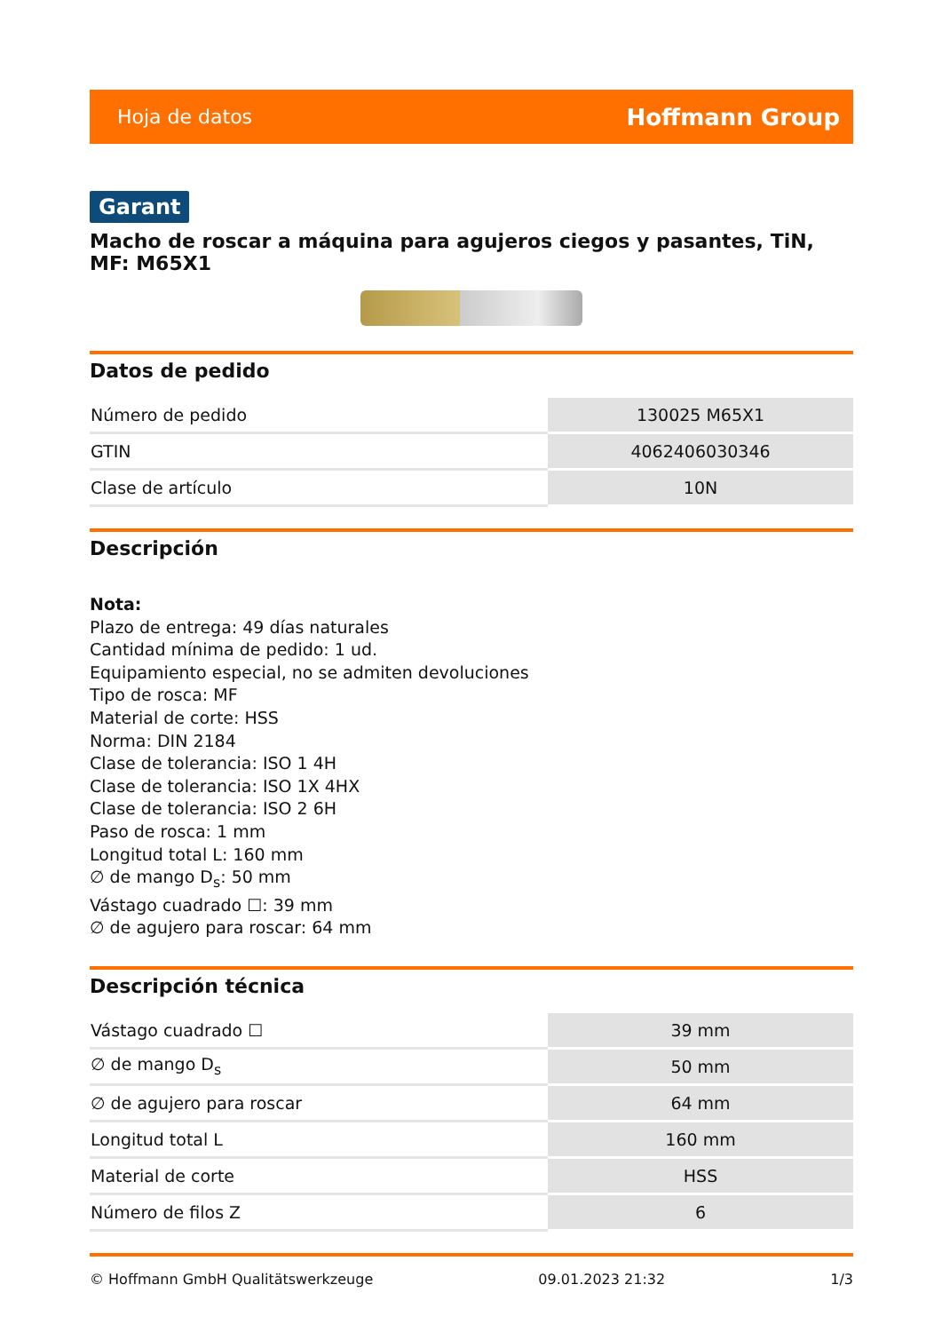Hoja de datos Hoffmann Group
Garant
Macho de roscar a máquina para agujeros ciegos y pasantes, TiN, MF: M65X1
Datos de pedido
| Número de pedido | 130025 M65X1 |
| GTIN | 4062406030346 |
| Clase de artículo | 10N |
Descripción
Nota:
Plazo de entrega: 49 días naturales
Cantidad mínima de pedido: 1 ud.
Equipamiento especial, no se admiten devoluciones
Tipo de rosca: MF
Material de corte: HSS
Norma: DIN 2184
Clase de tolerancia: ISO 1 4H
Clase de tolerancia: ISO 1X 4HX
Clase de tolerancia: ISO 2 6H
Paso de rosca: 1 mm
Longitud total L: 160 mm
∅ de mango D<sub>s</sub>: 50 mm
Vástago cuadrado ☐: 39 mm
∅ de agujero para roscar: 64 mm
Descripción técnica
| Vástago cuadrado ☐ | 39 mm |
| ∅ de mango D<sub>s</sub> | 50 mm |
| ∅ de agujero para roscar | 64 mm |
| Longitud total L | 160 mm |
| Material de corte | HSS |
| Número de filos Z | 6 |
© Hoffmann GmbH Qualitätswerkzeuge 09.01.2023 21:32 1/3